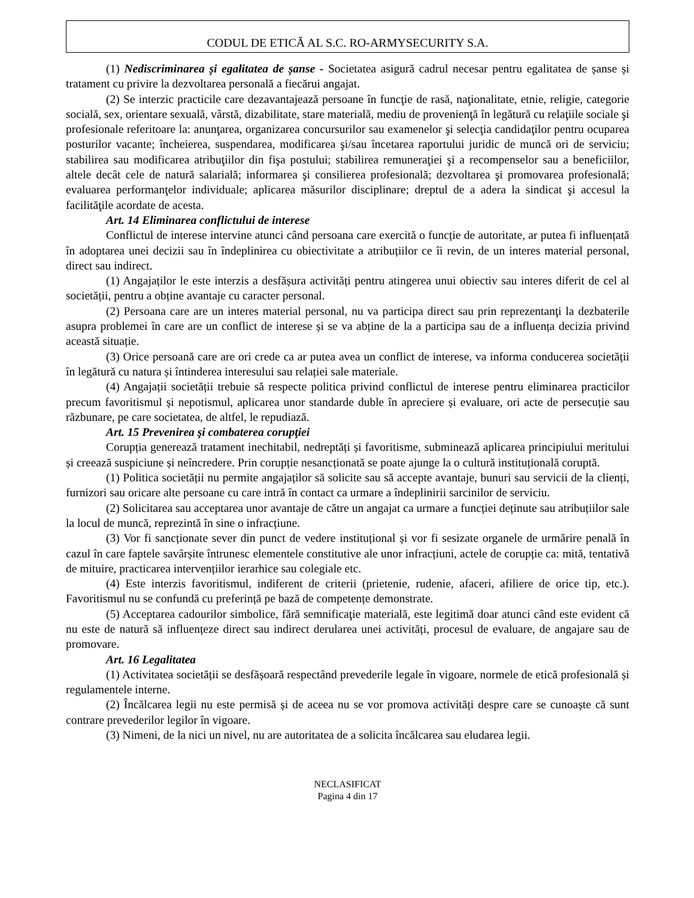CODUL DE ETICĂ AL S.C. RO-ARMYSECURITY S.A.
(1) Nediscriminarea și egalitatea de șanse - Societatea asigură cadrul necesar pentru egalitatea de șanse și tratament cu privire la dezvoltarea personală a fiecărui angajat.
(2) Se interzic practicile care dezavantajează persoane în funcţie de rasă, naţionalitate, etnie, religie, categorie socială, sex, orientare sexuală, vârstă, dizabilitate, stare materială, mediu de provenienţă în legătură cu relaţiile sociale şi profesionale referitoare la: anunţarea, organizarea concursurilor sau examenelor şi selecţia candidaţilor pentru ocuparea posturilor vacante; încheierea, suspendarea, modificarea şi/sau încetarea raportului juridic de muncă ori de serviciu; stabilirea sau modificarea atribuţiilor din fişa postului; stabilirea remuneraţiei şi a recompenselor sau a beneficiilor, altele decât cele de natură salarială; informarea şi consilierea profesională; dezvoltarea şi promovarea profesională; evaluarea performanţelor individuale; aplicarea măsurilor disciplinare; dreptul de a adera la sindicat şi accesul la facilităţile acordate de acesta.
Art. 14 Eliminarea conflictului de interese
Conflictul de interese intervine atunci când persoana care exercită o funcție de autoritate, ar putea fi influențată în adoptarea unei decizii sau în îndeplinirea cu obiectivitate a atribuțiilor ce îi revin, de un interes material personal, direct sau indirect.
(1) Angajaților le este interzis a desfășura activități pentru atingerea unui obiectiv sau interes diferit de cel al societății, pentru a obține avantaje cu caracter personal.
(2) Persoana care are un interes material personal, nu va participa direct sau prin reprezentanţi la dezbaterile asupra problemei în care are un conflict de interese și se va abține de la a participa sau de a influența decizia privind această situație.
(3) Orice persoană care are ori crede ca ar putea avea un conflict de interese, va informa conducerea societății în legătură cu natura și întinderea interesului sau relației sale materiale.
(4) Angajații societății trebuie să respecte politica privind conflictul de interese pentru eliminarea practicilor precum favoritismul și nepotismul, aplicarea unor standarde duble în apreciere și evaluare, ori acte de persecuție sau răzbunare, pe care societatea, de altfel, le repudiază.
Art. 15 Prevenirea şi combaterea corupţiei
Corupția generează tratament inechitabil, nedreptăți și favoritisme, subminează aplicarea principiului meritului și creează suspiciune și neîncredere. Prin corupție nesancționată se poate ajunge la o cultură instituțională coruptă.
(1) Politica societății nu permite angajaților să solicite sau să accepte avantaje, bunuri sau servicii de la clienți, furnizori sau oricare alte persoane cu care intră în contact ca urmare a îndeplinirii sarcinilor de serviciu.
(2) Solicitarea sau acceptarea unor avantaje de către un angajat ca urmare a funcției deținute sau atribuțiilor sale la locul de muncă, reprezintă în sine o infracțiune.
(3) Vor fi sancționate sever din punct de vedere instituțional și vor fi sesizate organele de urmărire penală în cazul în care faptele savârșite întrunesc elementele constitutive ale unor infracțiuni, actele de corupție ca: mită, tentativă de mituire, practicarea intervențiilor ierarhice sau colegiale etc.
(4) Este interzis favoritismul, indiferent de criterii (prietenie, rudenie, afaceri, afiliere de orice tip, etc.). Favoritismul nu se confundă cu preferință pe bază de competențe demonstrate.
(5) Acceptarea cadourilor simbolice, fără semnificaţie materială, este legitimă doar atunci când este evident că nu este de natură să influențeze direct sau indirect derularea unei activități, procesul de evaluare, de angajare sau de promovare.
Art. 16 Legalitatea
(1) Activitatea societății se desfășoară respectând prevederile legale în vigoare, normele de etică profesională și regulamentele interne.
(2) Încălcarea legii nu este permisă și de aceea nu se vor promova activități despre care se cunoaște că sunt contrare prevederilor legilor în vigoare.
(3) Nimeni, de la nici un nivel, nu are autoritatea de a solicita încălcarea sau eludarea legii.
NECLASIFICAT
Pagina 4 din 17